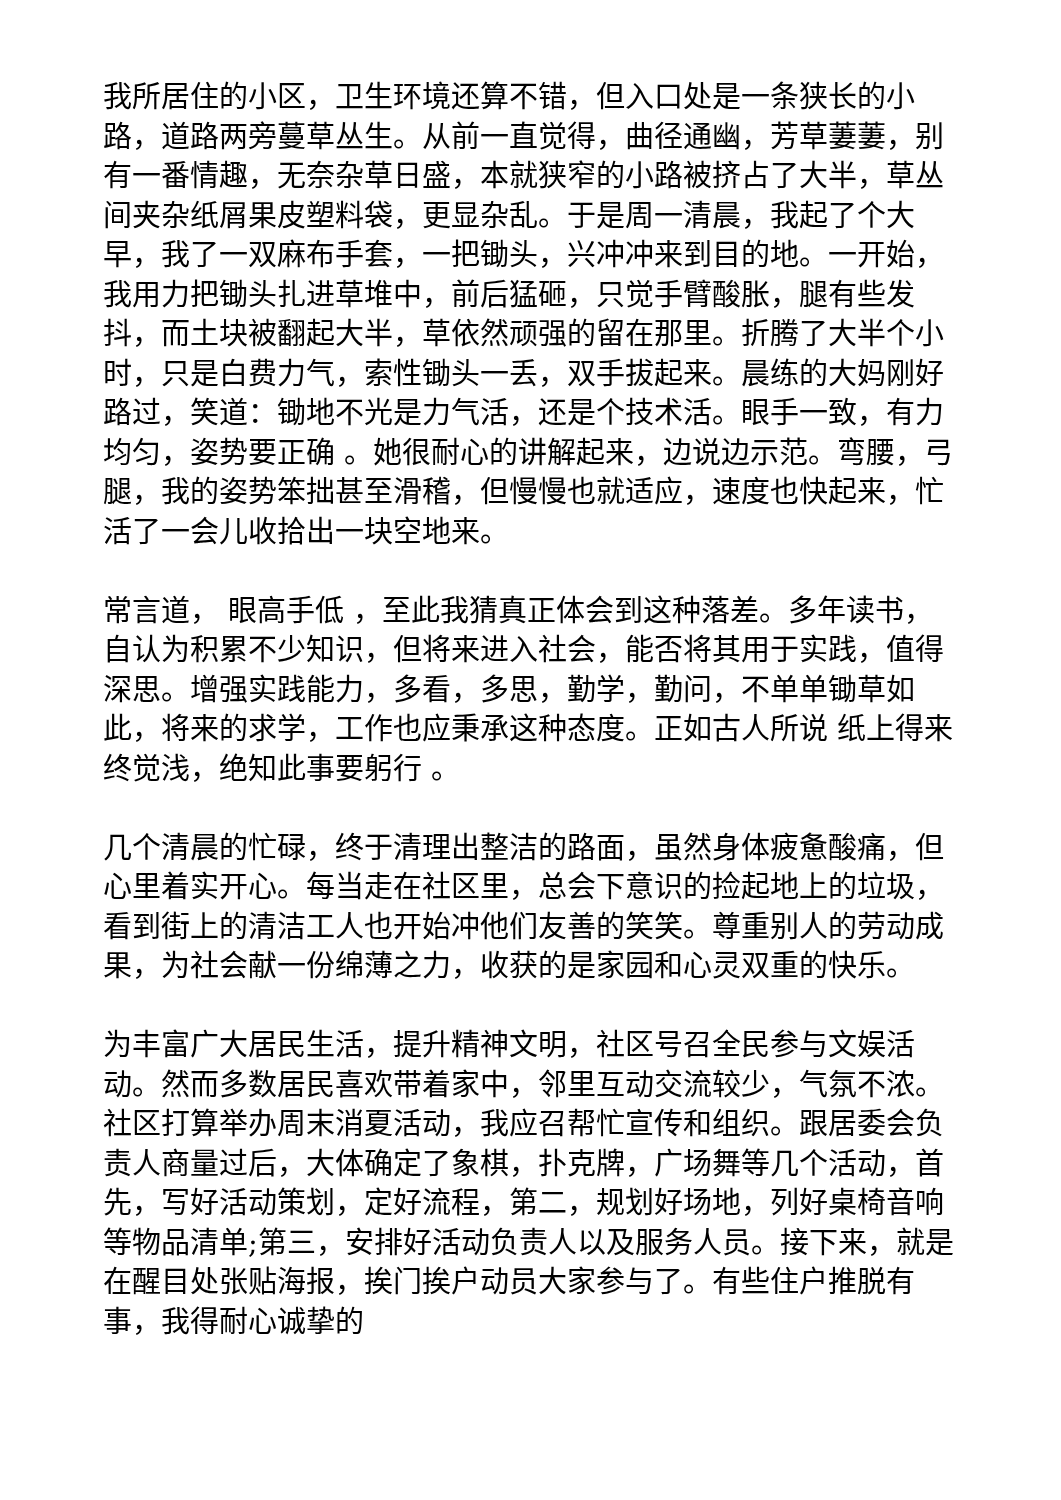我所居住的小区，卫生环境还算不错，但入口处是一条狭长的小路，道路两旁蔓草丛生。从前一直觉得，曲径通幽，芳草萋萋，别有一番情趣，无奈杂草日盛，本就狭窄的小路被挤占了大半，草丛间夹杂纸屑果皮塑料袋，更显杂乱。于是周一清晨，我起了个大早，我了一双麻布手套，一把锄头，兴冲冲来到目的地。一开始，我用力把锄头扎进草堆中，前后猛砸，只觉手臂酸胀，腿有些发抖，而土块被翻起大半，草依然顽强的留在那里。折腾了大半个小时，只是白费力气，索性锄头一丢，双手拔起来。晨练的大妈刚好路过，笑道：锄地不光是力气活，还是个技术活。眼手一致，有力均匀，姿势要正确 。她很耐心的讲解起来，边说边示范。弯腰，弓腿，我的姿势笨拙甚至滑稽，但慢慢也就适应，速度也快起来，忙活了一会儿收拾出一块空地来。
常言道， 眼高手低 ，至此我猜真正体会到这种落差。多年读书，自认为积累不少知识，但将来进入社会，能否将其用于实践，值得深思。增强实践能力，多看，多思，勤学，勤问，不单单锄草如此，将来的求学，工作也应秉承这种态度。正如古人所说 纸上得来终觉浅，绝知此事要躬行 。
几个清晨的忙碌，终于清理出整洁的路面，虽然身体疲惫酸痛，但心里着实开心。每当走在社区里，总会下意识的捡起地上的垃圾，看到街上的清洁工人也开始冲他们友善的笑笑。尊重别人的劳动成果，为社会献一份绵薄之力，收获的是家园和心灵双重的快乐。
为丰富广大居民生活，提升精神文明，社区号召全民参与文娱活动。然而多数居民喜欢带着家中，邻里互动交流较少，气氛不浓。社区打算举办周末消夏活动，我应召帮忙宣传和组织。跟居委会负责人商量过后，大体确定了象棋，扑克牌，广场舞等几个活动，首先，写好活动策划，定好流程，第二，规划好场地，列好桌椅音响等物品清单;第三，安排好活动负责人以及服务人员。接下来，就是在醒目处张贴海报，挨门挨户动员大家参与了。有些住户推脱有事，我得耐心诚挚的